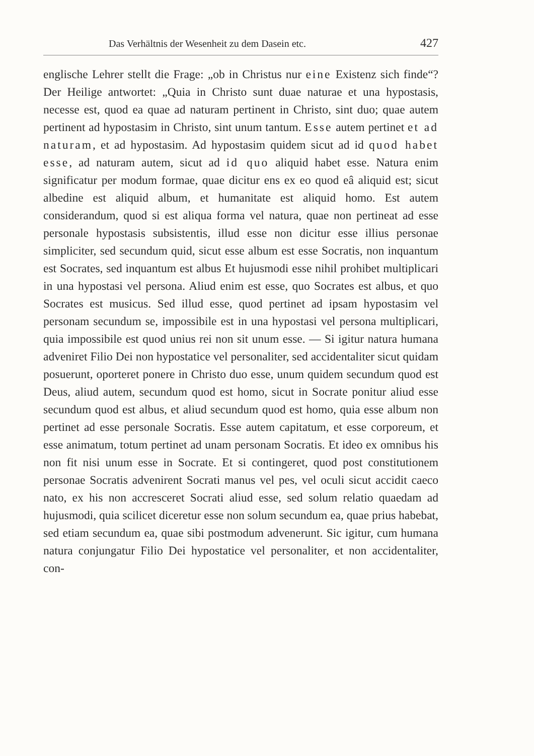Das Verhältnis der Wesenheit zu dem Dasein etc. 427
englische Lehrer stellt die Frage: „ob in Christus nur eine Existenz sich finde“? Der Heilige antwortet: „Quia in Christo sunt duae naturae et una hypostasis, necesse est, quod ea quae ad naturam pertinent in Christo, sint duo; quae autem pertinent ad hypostasim in Christo, sint unum tantum. Esse autem pertinet et ad naturam, et ad hypostasim. Ad hypostasim quidem sicut ad id quod habet esse, ad naturam autem, sicut ad id quo aliquid habet esse. Natura enim significatur per modum formae, quae dicitur ens ex eo quod eâ aliquid est; sicut albedine est aliquid album, et humanitate est aliquid homo. Est autem considerandum, quod si est aliqua forma vel natura, quae non pertineat ad esse personale hypostasis subsistentis, illud esse non dicitur esse illius personae simpliciter, sed secundum quid, sicut esse album est esse Socratis, non inquantum est Socrates, sed inquantum est albus Et hujusmodi esse nihil prohibet multiplicari in una hypostasi vel persona. Aliud enim est esse, quo Socrates est albus, et quo Socrates est musicus. Sed illud esse, quod pertinet ad ipsam hypostasim vel personam secundum se, impossibile est in una hypostasi vel persona multiplicari, quia impossibile est quod unius rei non sit unum esse. — Si igitur natura humana adveniret Filio Dei non hypostatice vel personaliter, sed accidentaliter sicut quidam posuerunt, oporteret ponere in Christo duo esse, unum quidem secundum quod est Deus, aliud autem, secundum quod est homo, sicut in Socrate ponitur aliud esse secundum quod est albus, et aliud secundum quod est homo, quia esse album non pertinet ad esse personale Socratis. Esse autem capitatum, et esse corporeum, et esse animatum, totum pertinet ad unam personam Socratis. Et ideo ex omnibus his non fit nisi unum esse in Socrate. Et si contingeret, quod post constitutionem personae Socratis advenirent Socrati manus vel pes, vel oculi sicut accidit caeco nato, ex his non accresceret Socrati aliud esse, sed solum relatio quaedam ad hujusmodi, quia scilicet diceretur esse non solum secundum ea, quae prius habebat, sed etiam secundum ea, quae sibi postmodum advenerunt. Sic igitur, cum humana natura conjungatur Filio Dei hypostatice vel personaliter, et non accidentaliter, con-